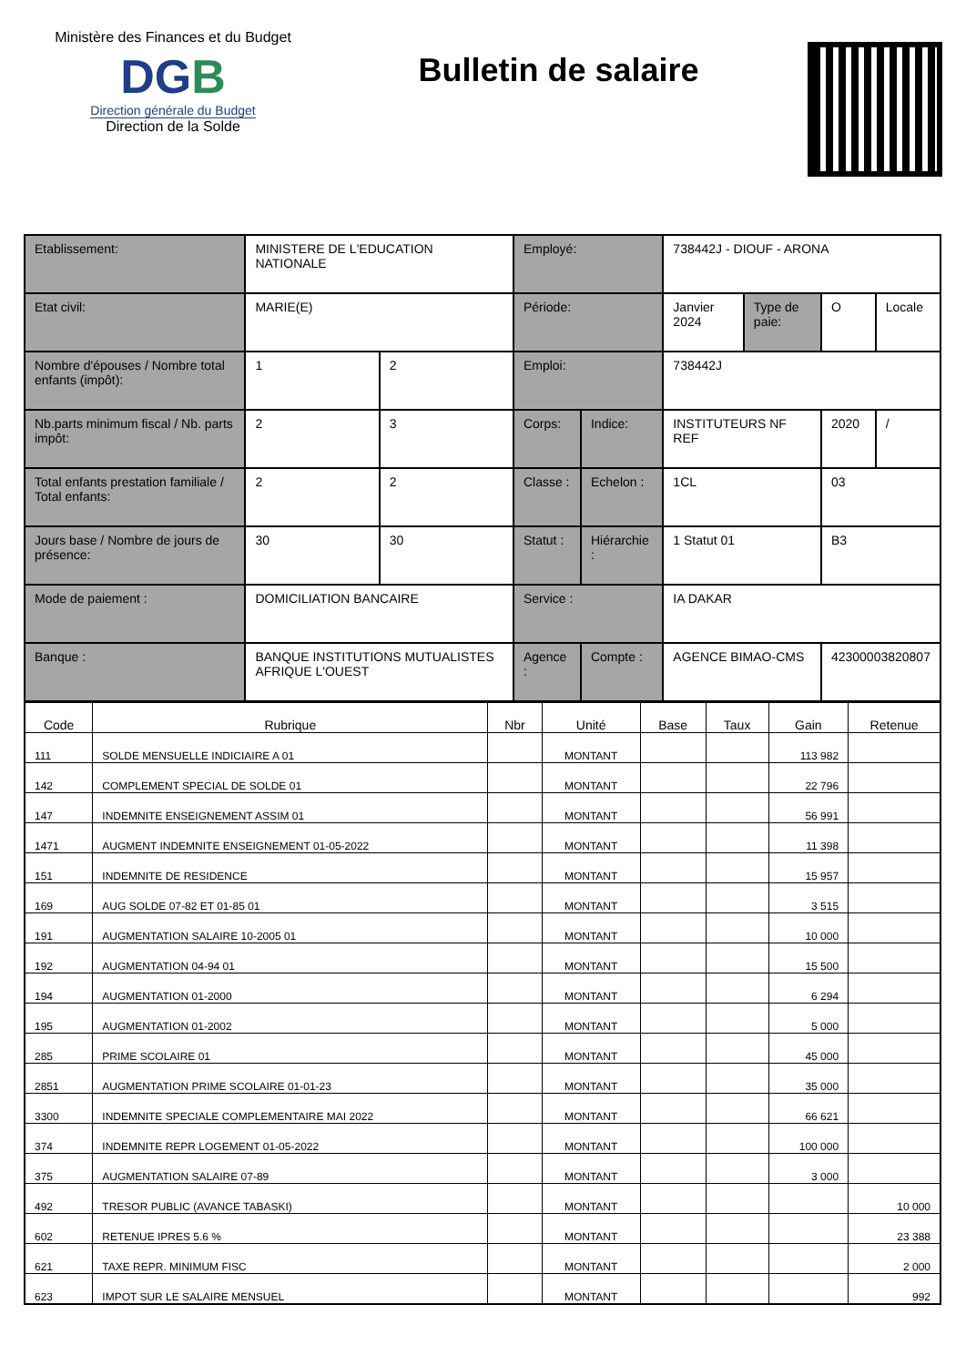Ministère des Finances et du Budget
DGB
Direction générale du Budget
Direction de la Solde
Bulletin de salaire
| Etablissement: | MINISTERE DE L'EDUCATION NATIONALE | | Employé: | | 738442J - DIOUF - ARONA | | | |
| Etat civil: | MARIE(E) | | Période: | | Janvier 2024 | Type de paie: | O | Locale |
| Nombre d'épouses / Nombre total enfants (impôt): | 1 | 2 | Emploi: | | 738442J | | | |
| Nb.parts minimum fiscal / Nb. parts impôt: | 2 | 3 | Corps: | Indice: | INSTITUTEURS NF REF | | 2020 | / |
| Total enfants prestation familiale / Total enfants: | 2 | 2 | Classe : | Echelon : | 1CL | | 03 | |
| Jours base / Nombre de jours de présence: | 30 | 30 | Statut : | Hiérarchie : | 1 Statut 01 | | B3 | |
| Mode de paiement : | DOMICILIATION BANCAIRE | | Service : | | IA DAKAR | | | |
| Banque : | BANQUE INSTITUTIONS MUTUALISTES AFRIQUE L'OUEST | | Agence : | Compte : | AGENCE BIMAO-CMS | | 42300003820807 | |
| Code | Rubrique | Nbr | Unité | Base | Taux | Gain | Retenue |
| --- | --- | --- | --- | --- | --- | --- | --- |
| 111 | SOLDE MENSUELLE INDICIAIRE A 01 | | MONTANT | | | 113 982 | |
| 142 | COMPLEMENT SPECIAL DE SOLDE 01 | | MONTANT | | | 22 796 | |
| 147 | INDEMNITE ENSEIGNEMENT ASSIM 01 | | MONTANT | | | 56 991 | |
| 1471 | AUGMENT INDEMNITE ENSEIGNEMENT 01-05-2022 | | MONTANT | | | 11 398 | |
| 151 | INDEMNITE DE RESIDENCE | | MONTANT | | | 15 957 | |
| 169 | AUG SOLDE 07-82 ET 01-85 01 | | MONTANT | | | 3 515 | |
| 191 | AUGMENTATION SALAIRE 10-2005 01 | | MONTANT | | | 10 000 | |
| 192 | AUGMENTATION 04-94 01 | | MONTANT | | | 15 500 | |
| 194 | AUGMENTATION 01-2000 | | MONTANT | | | 6 294 | |
| 195 | AUGMENTATION 01-2002 | | MONTANT | | | 5 000 | |
| 285 | PRIME SCOLAIRE 01 | | MONTANT | | | 45 000 | |
| 2851 | AUGMENTATION PRIME SCOLAIRE 01-01-23 | | MONTANT | | | 35 000 | |
| 3300 | INDEMNITE SPECIALE COMPLEMENTAIRE MAI 2022 | | MONTANT | | | 66 621 | |
| 374 | INDEMNITE REPR LOGEMENT 01-05-2022 | | MONTANT | | | 100 000 | |
| 375 | AUGMENTATION SALAIRE 07-89 | | MONTANT | | | 3 000 | |
| 492 | TRESOR PUBLIC (AVANCE TABASKI) | | MONTANT | | | | 10 000 |
| 602 | RETENUE IPRES 5.6 % | | MONTANT | | | | 23 388 |
| 621 | TAXE REPR. MINIMUM FISC | | MONTANT | | | | 2 000 |
| 623 | IMPOT SUR LE SALAIRE MENSUEL | | MONTANT | | | | 992 |